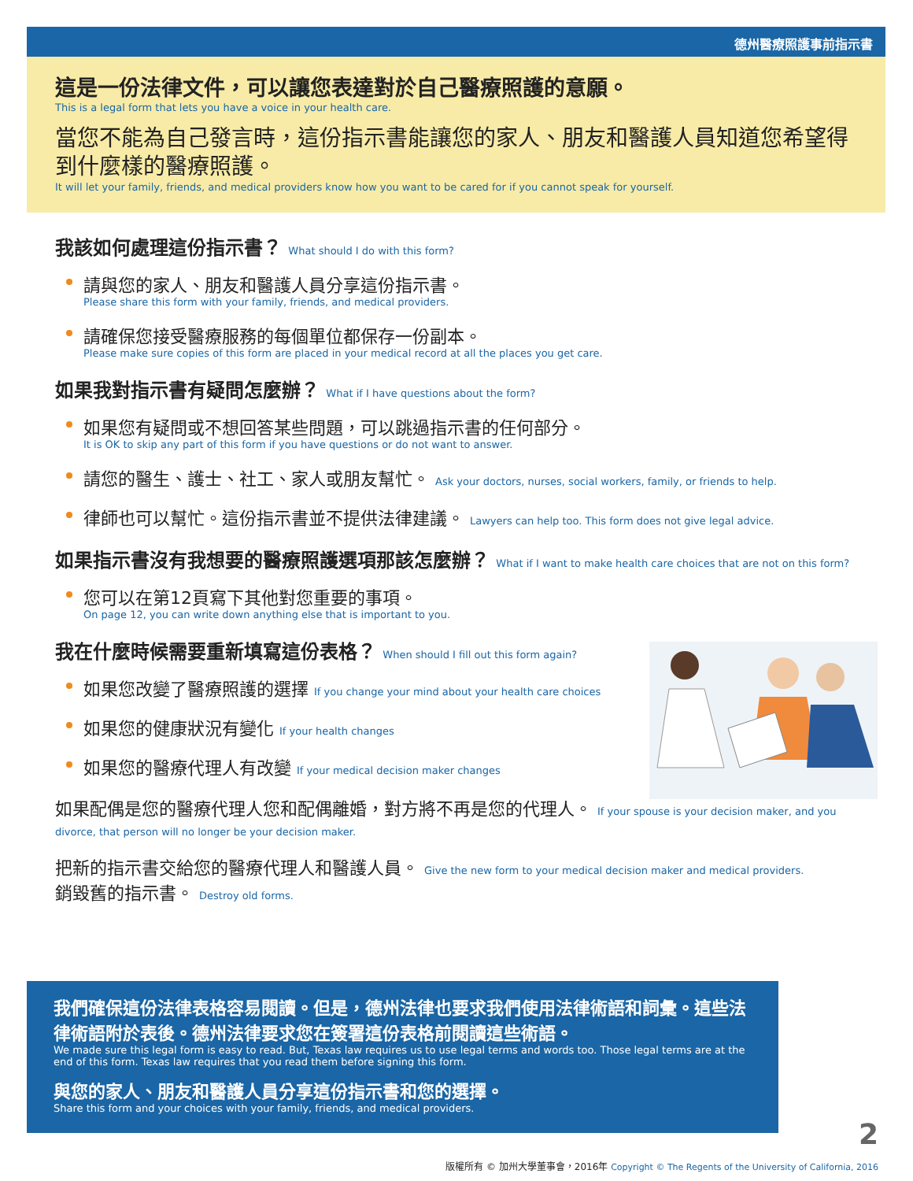德州醫療照護事前指示書
這是一份法律文件，可以讓您表達對於自己醫療照護的意願。
This is a legal form that lets you have a voice in your health care.
當您不能為自己發言時，這份指示書能讓您的家人、朋友和醫護人員知道您希望得到什麼樣的醫療照護。
It will let your family, friends, and medical providers know how you want to be cared for if you cannot speak for yourself.
我該如何處理這份指示書？ What should I do with this form?
請與您的家人、朋友和醫護人員分享這份指示書。
Please share this form with your family, friends, and medical providers.
請確保您接受醫療服務的每個單位都保存一份副本。
Please make sure copies of this form are placed in your medical record at all the places you get care.
如果我對指示書有疑問怎麼辦？ What if I have questions about the form?
如果您有疑問或不想回答某些問題，可以跳過指示書的任何部分。
It is OK to skip any part of this form if you have questions or do not want to answer.
請您的醫生、護士、社工、家人或朋友幫忙。 Ask your doctors, nurses, social workers, family, or friends to help.
律師也可以幫忙。這份指示書並不提供法律建議。 Lawyers can help too. This form does not give legal advice.
如果指示書沒有我想要的醫療照護選項那該怎麼辦？ What if I want to make health care choices that are not on this form?
您可以在第12頁寫下其他對您重要的事項。
On page 12, you can write down anything else that is important to you.
我在什麼時候需要重新填寫這份表格？ When should I fill out this form again?
如果您改變了醫療照護的選擇 If you change your mind about your health care choices
如果您的健康狀況有變化 If your health changes
如果您的醫療代理人有改變 If your medical decision maker changes
如果配偶是您的醫療代理人您和配偶離婚，對方將不再是您的代理人。 If your spouse is your decision maker, and you divorce, that person will no longer be your decision maker.
把新的指示書交給您的醫療代理人和醫護人員。 Give the new form to your medical decision maker and medical providers.
銷毀舊的指示書。 Destroy old forms.
我們確保這份法律表格容易閱讀。但是，德州法律也要求我們使用法律術語和詞彙。這些法律術語附於表後。德州法律要求您在簽署這份表格前閱讀這些術語。
We made sure this legal form is easy to read. But, Texas law requires us to use legal terms and words too. Those legal terms are at the end of this form. Texas law requires that you read them before signing this form.
與您的家人、朋友和醫護人員分享這份指示書和您的選擇。
Share this form and your choices with your family, friends, and medical providers.
2
版權所有 © 加州大學董事會，2016年 Copyright © The Regents of the University of California, 2016